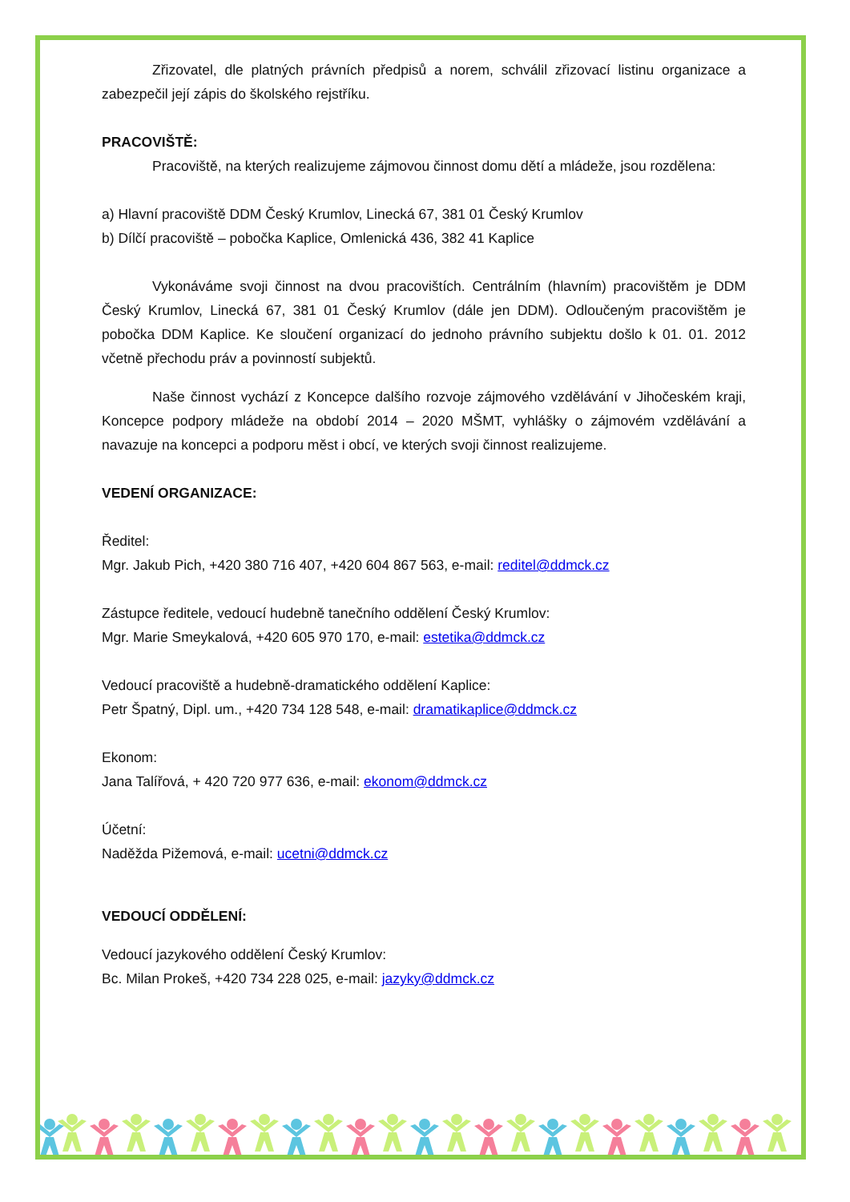Zřizovatel, dle platných právních předpisů a norem, schválil zřizovací listinu organizace a zabezpečil její zápis do školského rejstříku.
PRACOVIŠTĚ:
Pracoviště, na kterých realizujeme zájmovou činnost domu dětí a mládeže, jsou rozdělena:
a) Hlavní pracoviště DDM Český Krumlov, Linecká 67, 381 01 Český Krumlov
b) Dílčí pracoviště – pobočka Kaplice, Omlenická 436, 382 41 Kaplice
Vykonáváme svoji činnost na dvou pracovištích. Centrálním (hlavním) pracovištěm je DDM Český Krumlov, Linecká 67, 381 01 Český Krumlov (dále jen DDM). Odloučeným pracovištěm je pobočka DDM Kaplice. Ke sloučení organizací do jednoho právního subjektu došlo k 01. 01. 2012 včetně přechodu práv a povinností subjektů.
Naše činnost vychází z Koncepce dalšího rozvoje zájmového vzdělávání v Jihočeském kraji, Koncepce podpory mládeže na období 2014 – 2020 MŠMT, vyhlášky o zájmovém vzdělávání a navazuje na koncepci a podporu měst i obcí, ve kterých svoji činnost realizujeme.
VEDENÍ ORGANIZACE:
Ředitel:
Mgr. Jakub Pich, +420 380 716 407, +420 604 867 563, e-mail: reditel@ddmck.cz
Zástupce ředitele, vedoucí hudebně tanečního oddělení Český Krumlov:
Mgr. Marie Smeykalová, +420 605 970 170, e-mail: estetika@ddmck.cz
Vedoucí pracoviště a hudebně-dramatického oddělení Kaplice:
Petr Špatný, Dipl. um., +420 734 128 548, e-mail: dramatikaplice@ddmck.cz
Ekonom:
Jana Talířová, + 420 720 977 636, e-mail: ekonom@ddmck.cz
Účetní:
Naděžda Pižemová, e-mail: ucetni@ddmck.cz
VEDOUCÍ ODDĚLENÍ:
Vedoucí jazykového oddělení Český Krumlov:
Bc. Milan Prokeš, +420 734 228 025, e-mail: jazyky@ddmck.cz